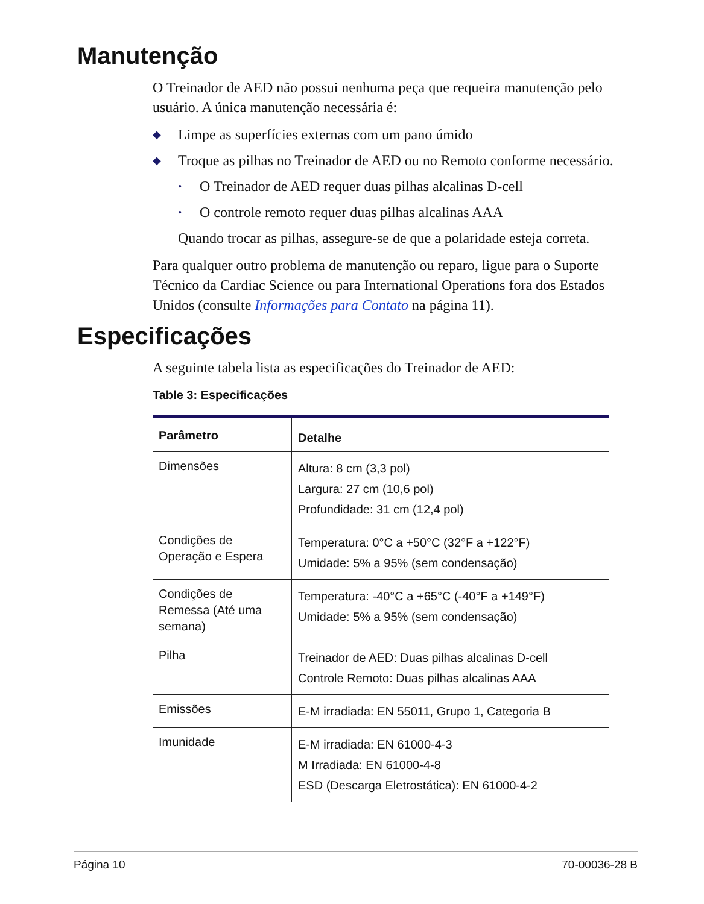Manutenção
O Treinador de AED não possui nenhuma peça que requeira manutenção pelo usuário. A única manutenção necessária é:
◆ Limpe as superfícies externas com um pano úmido
◆ Troque as pilhas no Treinador de AED ou no Remoto conforme necessário.
• O Treinador de AED requer duas pilhas alcalinas D-cell
• O controle remoto requer duas pilhas alcalinas AAA
Quando trocar as pilhas, assegure-se de que a polaridade esteja correta.
Para qualquer outro problema de manutenção ou reparo, ligue para o Suporte Técnico da Cardiac Science ou para International Operations fora dos Estados Unidos (consulte Informações para Contato na página 11).
Especificações
A seguinte tabela lista as especificações do Treinador de AED:
Table 3: Especificações
| Parâmetro | Detalhe |
| --- | --- |
| Dimensões | Altura: 8 cm (3,3 pol) Largura: 27 cm (10,6 pol) Profundidade: 31 cm (12,4 pol) |
| Condições de Operação e Espera | Temperatura: 0°C a +50°C (32°F a +122°F) Umidade: 5% a 95% (sem condensação) |
| Condições de Remessa (Até uma semana) | Temperatura: -40°C a +65°C (-40°F a +149°F) Umidade: 5% a 95% (sem condensação) |
| Pilha | Treinador de AED: Duas pilhas alcalinas D-cell Controle Remoto: Duas pilhas alcalinas AAA |
| Emissões | E-M irradiada: EN 55011, Grupo 1, Categoria B |
| Imunidade | E-M irradiada: EN 61000-4-3 M Irradiada: EN 61000-4-8 ESD (Descarga Eletrostática): EN 61000-4-2 |
Página 10 70-00036-28 B